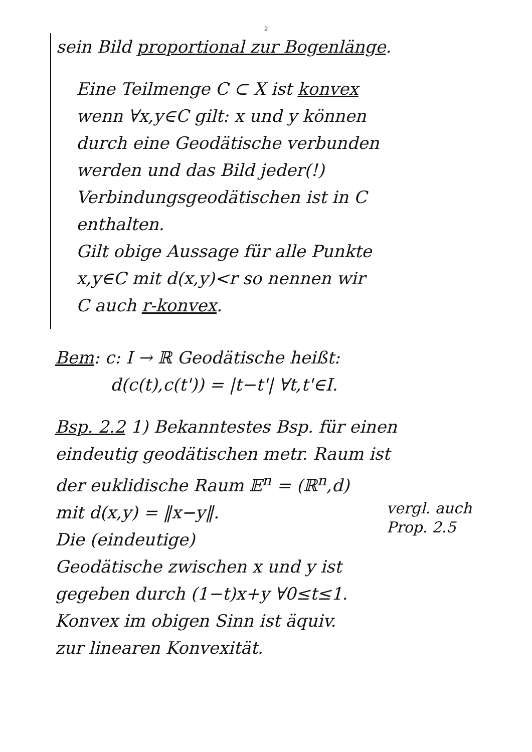2
sein Bild proportional zur Bogenlänge.
Eine Teilmenge C ⊂ X ist konvex
wenn ∀x,y∈C gilt: x und y können
durch eine Geodätische verbunden
werden und das Bild jeder(!)
Verbindungsgeodätischen ist in C
enthalten.
Gilt obige Aussage für alle Punkte
x,y∈C mit d(x,y)<r so nennen wir
C auch r-konvex.
Bem: c: I → ℝ Geodätische heißt:
d(c(t),c(t')) = |t−t'| ∀t,t'∈I.
Bsp. 2.2 1) Bekanntestes Bsp. für einen
eindeutig geodätischen metr. Raum ist
der euklidische Raum 𝔼<sup>n</sup> = (ℝ<sup>n</sup>,d)
mit d(x,y) = ‖x−y‖.
vergl. auch
Prop. 2.5
Die (eindeutige)
Geodätische zwischen x und y ist
gegeben durch (1−t)x+y ∀0≤t≤1.
Konvex im obigen Sinn ist äquiv.
zur linearen Konvexität.